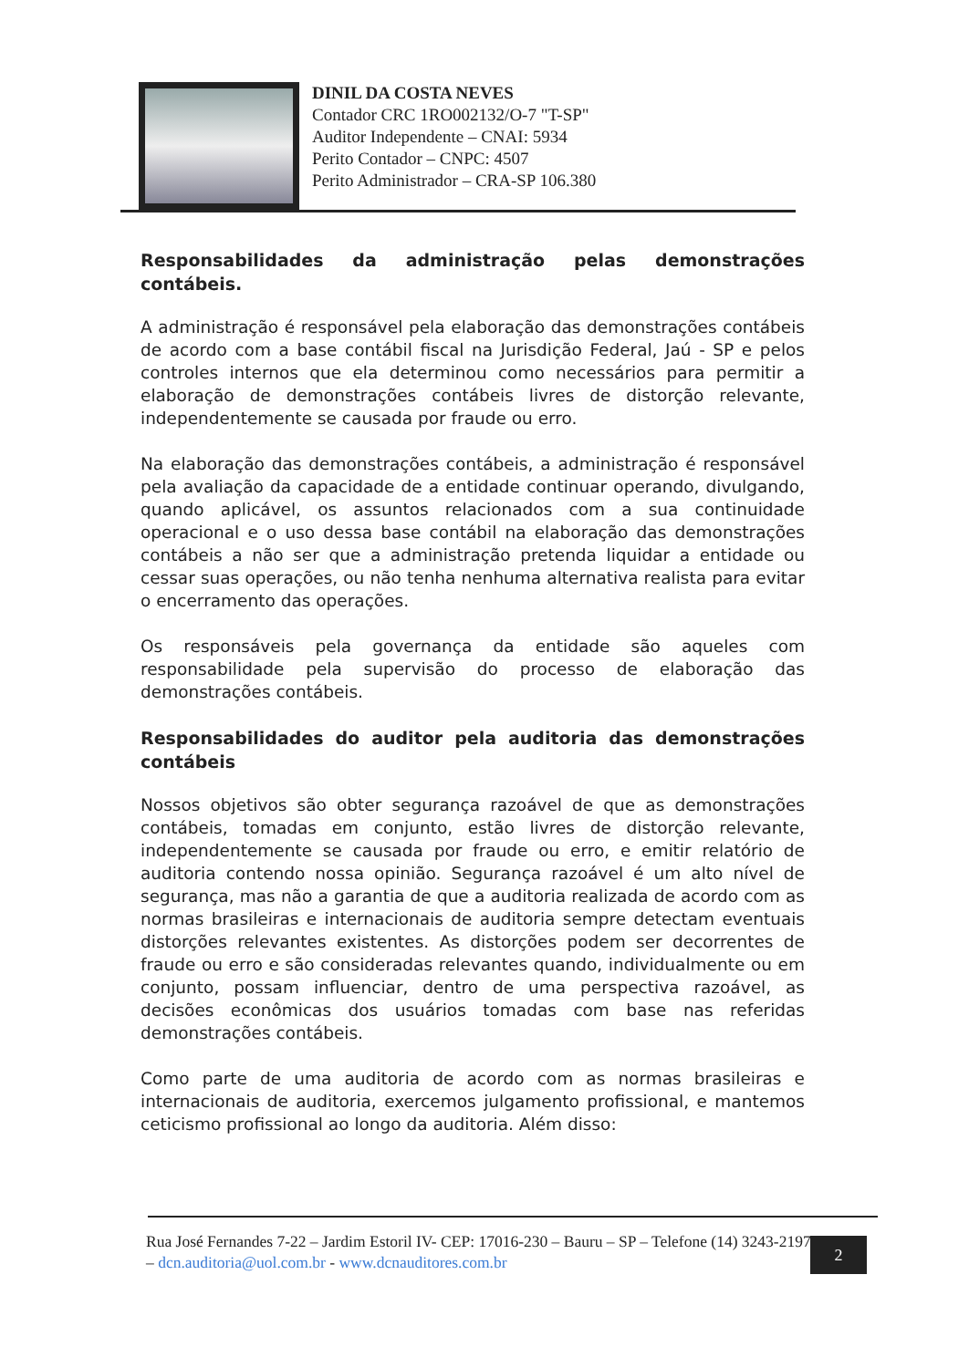DINIL DA COSTA NEVES
Contador CRC 1RO002132/O-7 "T-SP"
Auditor Independente – CNAI: 5934
Perito Contador – CNPC: 4507
Perito Administrador – CRA-SP 106.380
Responsabilidades da administração pelas demonstrações contábeis.
A administração é responsável pela elaboração das demonstrações contábeis de acordo com a base contábil fiscal na Jurisdição Federal, Jaú - SP e pelos controles internos que ela determinou como necessários para permitir a elaboração de demonstrações contábeis livres de distorção relevante, independentemente se causada por fraude ou erro.
Na elaboração das demonstrações contábeis, a administração é responsável pela avaliação da capacidade de a entidade continuar operando, divulgando, quando aplicável, os assuntos relacionados com a sua continuidade operacional e o uso dessa base contábil na elaboração das demonstrações contábeis a não ser que a administração pretenda liquidar a entidade ou cessar suas operações, ou não tenha nenhuma alternativa realista para evitar o encerramento das operações.
Os responsáveis pela governança da entidade são aqueles com responsabilidade pela supervisão do processo de elaboração das demonstrações contábeis.
Responsabilidades do auditor pela auditoria das demonstrações contábeis
Nossos objetivos são obter segurança razoável de que as demonstrações contábeis, tomadas em conjunto, estão livres de distorção relevante, independentemente se causada por fraude ou erro, e emitir relatório de auditoria contendo nossa opinião. Segurança razoável é um alto nível de segurança, mas não a garantia de que a auditoria realizada de acordo com as normas brasileiras e internacionais de auditoria sempre detectam eventuais distorções relevantes existentes. As distorções podem ser decorrentes de fraude ou erro e são consideradas relevantes quando, individualmente ou em conjunto, possam influenciar, dentro de uma perspectiva razoável, as decisões econômicas dos usuários tomadas com base nas referidas demonstrações contábeis.
Como parte de uma auditoria de acordo com as normas brasileiras e internacionais de auditoria, exercemos julgamento profissional, e mantemos ceticismo profissional ao longo da auditoria. Além disso:
Rua José Fernandes 7-22 – Jardim Estoril IV- CEP: 17016-230 – Bauru – SP – Telefone (14) 3243-2197 – dcn.auditoria@uol.com.br - www.dcnauditores.com.br
2